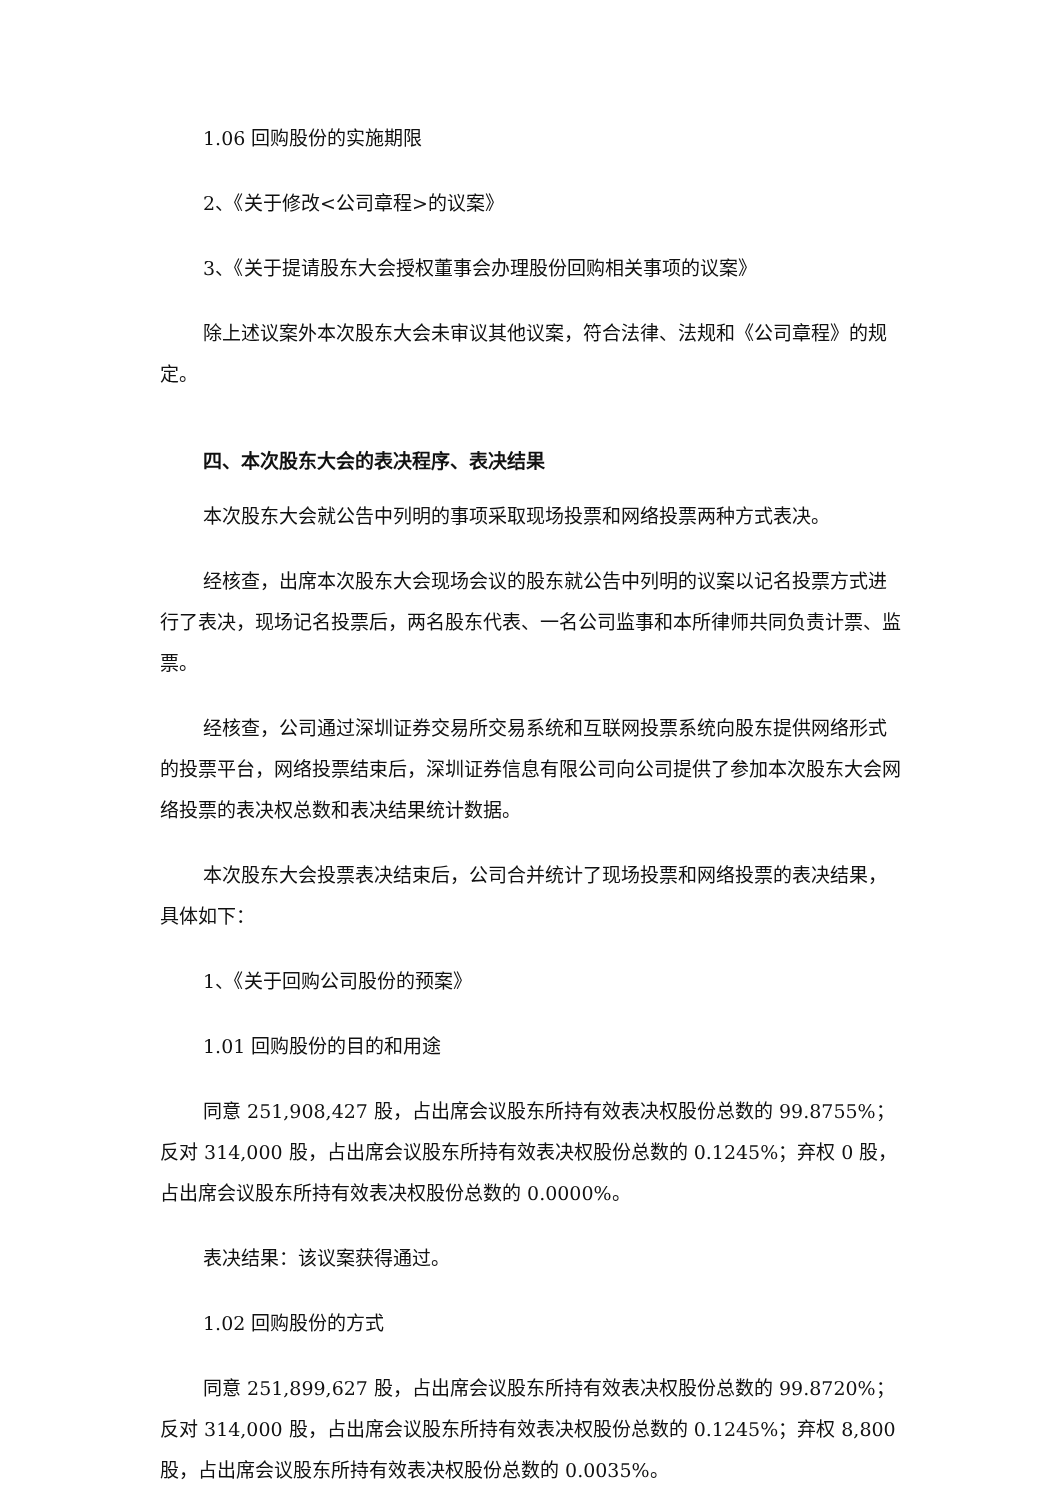1.06 回购股份的实施期限
2、《关于修改<公司章程>的议案》
3、《关于提请股东大会授权董事会办理股份回购相关事项的议案》
除上述议案外本次股东大会未审议其他议案，符合法律、法规和《公司章程》的规定。
四、本次股东大会的表决程序、表决结果
本次股东大会就公告中列明的事项采取现场投票和网络投票两种方式表决。
经核查，出席本次股东大会现场会议的股东就公告中列明的议案以记名投票方式进行了表决，现场记名投票后，两名股东代表、一名公司监事和本所律师共同负责计票、监票。
经核查，公司通过深圳证券交易所交易系统和互联网投票系统向股东提供网络形式的投票平台，网络投票结束后，深圳证券信息有限公司向公司提供了参加本次股东大会网络投票的表决权总数和表决结果统计数据。
本次股东大会投票表决结束后，公司合并统计了现场投票和网络投票的表决结果，具体如下：
1、《关于回购公司股份的预案》
1.01 回购股份的目的和用途
同意 251,908,427 股，占出席会议股东所持有效表决权股份总数的 99.8755%；反对 314,000 股，占出席会议股东所持有效表决权股份总数的 0.1245%；弃权 0 股，占出席会议股东所持有效表决权股份总数的 0.0000%。
表决结果：该议案获得通过。
1.02 回购股份的方式
同意 251,899,627 股，占出席会议股东所持有效表决权股份总数的 99.8720%；反对 314,000 股，占出席会议股东所持有效表决权股份总数的 0.1245%；弃权 8,800 股，占出席会议股东所持有效表决权股份总数的 0.0035%。